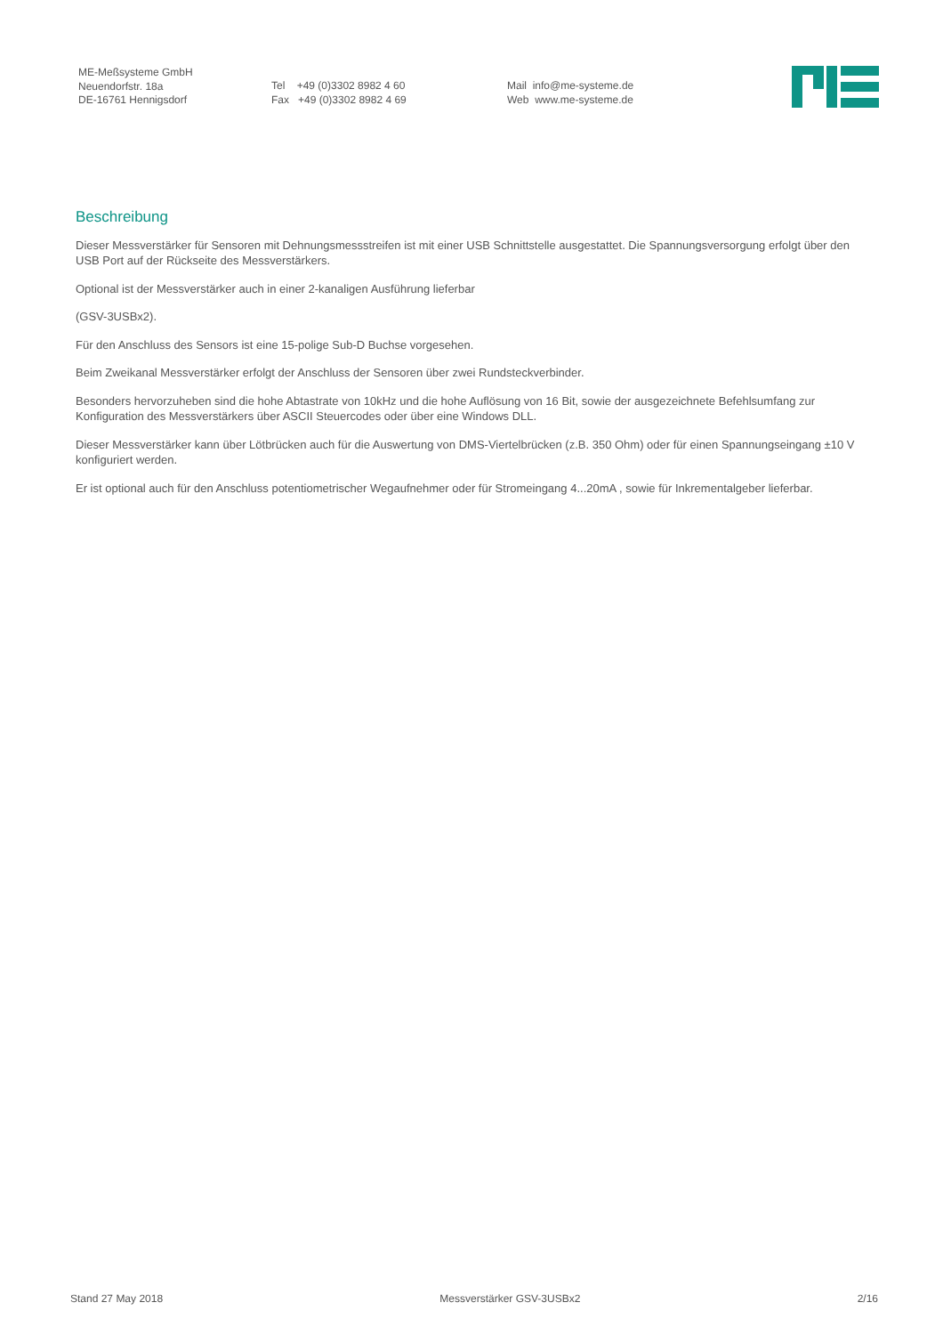ME-Meßsysteme GmbH
Neuendorfstr. 18a
DE-16761 Hennigsdorf
Tel +49 (0)3302 8982 4 60
Fax +49 (0)3302 8982 4 69
Mail info@me-systeme.de
Web www.me-systeme.de
Beschreibung
Dieser Messverstärker für Sensoren mit Dehnungsmessstreifen ist mit einer USB Schnittstelle ausgestattet. Die Spannungsversorgung erfolgt über den USB Port auf der Rückseite des Messverstärkers.
Optional ist der Messverstärker auch in einer 2-kanaligen Ausführung lieferbar
(GSV-3USBx2).
Für den Anschluss des Sensors ist eine 15-polige Sub-D Buchse vorgesehen.
Beim Zweikanal Messverstärker erfolgt der Anschluss der Sensoren über zwei Rundsteckverbinder.
Besonders hervorzuheben sind die hohe Abtastrate von 10kHz und die hohe Auflösung von 16 Bit, sowie der ausgezeichnete Befehlsumfang zur Konfiguration des Messverstärkers über ASCII Steuercodes oder über eine Windows DLL.
Dieser Messverstärker kann über Lötbrücken auch für die Auswertung von DMS-Viertelbrücken (z.B. 350 Ohm) oder für einen Spannungseingang ±10 V konfiguriert werden.
Er ist optional auch für den Anschluss potentiometrischer Wegaufnehmer oder für Stromeingang 4...20mA , sowie für Inkrementalgeber lieferbar.
Stand 27 May 2018 Messverstärker GSV-3USBx2 2/16